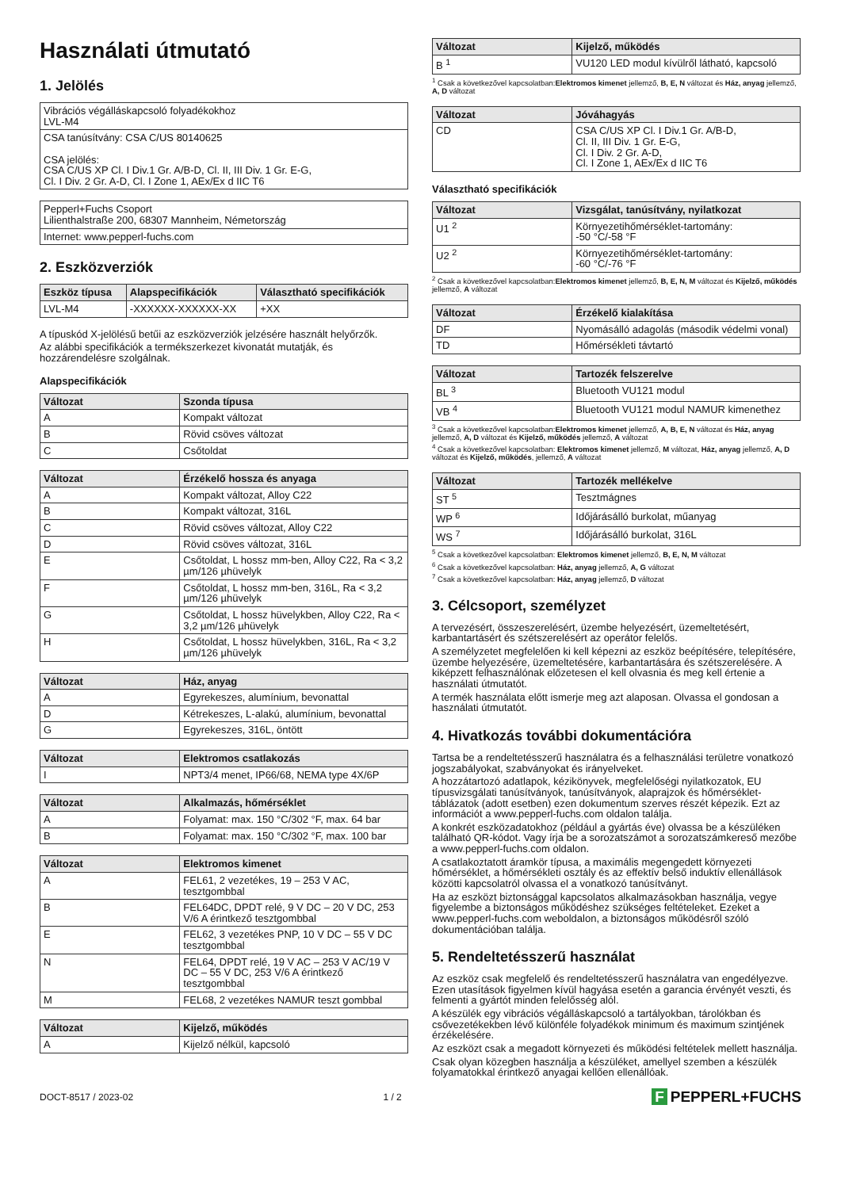Használati útmutató
1. Jelölés
| Vibrációs végálláskapcsoló folyadékokhoz LVL-M4 |
| CSA tanúsítvány: CSA C/US 80140625 CSA jelölés: CSA C/US XP Cl. I Div.1 Gr. A/B-D, Cl. II, III Div. 1 Gr. E-G, Cl. I Div. 2 Gr. A-D, Cl. I Zone 1, AEx/Ex d IIC T6 |
| Pepperl+Fuchs Csoport Lilienthalstraße 200, 68307 Mannheim, Németország |
| Internet: www.pepperl-fuchs.com |
2. Eszközverziók
| Eszköz típusa | Alapspecifikációk | Választható specifikációk |
| --- | --- | --- |
| LVL-M4 | -XXXXXX-XXXXXX-XX | +XX |
A típuskód X-jelölésű betűi az eszközverziók jelzésére használt helyőrzők.
Az alábbi specifikációk a termékszerkezet kivonatát mutatják, és hozzárendelésre szolgálnak.
Alapspecifikációk
| Változat | Szonda típusa |
| --- | --- |
| A | Kompakt változat |
| B | Rövid csöves változat |
| C | Csőtoldat |
| Változat | Érzékelő hossza és anyaga |
| --- | --- |
| A | Kompakt változat, Alloy C22 |
| B | Kompakt változat, 316L |
| C | Rövid csöves változat, Alloy C22 |
| D | Rövid csöves változat, 316L |
| E | Csőtoldat, L hossz mm-ben, Alloy C22, Ra < 3,2 µm/126 µhüvelyk |
| F | Csőtoldat, L hossz mm-ben, 316L, Ra < 3,2 µm/126 µhüvelyk |
| G | Csőtoldat, L hossz hüvelykben, Alloy C22, Ra < 3,2 µm/126 µhüvelyk |
| H | Csőtoldat, L hossz hüvelykben, 316L, Ra < 3,2 µm/126 µhüvelyk |
| Változat | Ház, anyag |
| --- | --- |
| A | Egyrekeszes, alumínium, bevonattal |
| D | Kétrekeszes, L-alakú, alumínium, bevonattal |
| G | Egyrekeszes, 316L, öntött |
| Változat | Elektromos csatlakozás |
| --- | --- |
| I | NPT3/4 menet, IP66/68, NEMA type 4X/6P |
| Változat | Alkalmazás, hőmérséklet |
| --- | --- |
| A | Folyamat: max. 150 °C/302 °F, max. 64 bar |
| B | Folyamat: max. 150 °C/302 °F, max. 100 bar |
| Változat | Elektromos kimenet |
| --- | --- |
| A | FEL61, 2 vezetékes, 19 – 253 V AC, tesztgombbal |
| B | FEL64DC, DPDT relé, 9 V DC – 20 V DC, 253 V/6 A érintkező tesztgombbal |
| E | FEL62, 3 vezetékes PNP, 10 V DC – 55 V DC tesztgombbal |
| N | FEL64, DPDT relé, 19 V AC – 253 V AC/19 V DC – 55 V DC, 253 V/6 A érintkező tesztgombbal |
| M | FEL68, 2 vezetékes NAMUR teszt gombbal |
| Változat | Kijelző, működés |
| --- | --- |
| A | Kijelző nélkül, kapcsoló |
| Változat | Kijelző, működés |
| --- | --- |
| B <sup>1</sup> | VU120 LED modul kívülről látható, kapcsoló |
<sup>1</sup> Csak a következővel kapcsolatban:Elektromos kimenet jellemző, B, E, N változat és Ház, anyag jellemző, A, D változat
| Változat | Jóváhagyás |
| --- | --- |
| CD | CSA C/US XP Cl. I Div.1 Gr. A/B-D, Cl. II, III Div. 1 Gr. E-G, Cl. I Div. 2 Gr. A-D, Cl. I Zone 1, AEx/Ex d IIC T6 |
Választható specifikációk
| Változat | Vizsgálat, tanúsítvány, nyilatkozat |
| --- | --- |
| U1 <sup>2</sup> | Környezetihőmérséklet-tartomány: -50 °C/-58 °F |
| U2 <sup>2</sup> | Környezetihőmérséklet-tartomány: -60 °C/-76 °F |
<sup>2</sup> Csak a következővel kapcsolatban:Elektromos kimenet jellemző, B, E, N, M változat és Kijelző, működés jellemző, A változat
| Változat | Érzékelő kialakítása |
| --- | --- |
| DF | Nyomásálló adagolás (második védelmi vonal) |
| TD | Hőmérsékleti távtartó |
| Változat | Tartozék felszerelve |
| --- | --- |
| BL <sup>3</sup> | Bluetooth VU121 modul |
| VB <sup>4</sup> | Bluetooth VU121 modul NAMUR kimenethez |
<sup>3</sup> Csak a következővel kapcsolatban:Elektromos kimenet jellemző, A, B, E, N változat és Ház, anyag jellemző, A, D változat és Kijelző, működés jellemző, A változat
<sup>4</sup> Csak a következővel kapcsolatban: Elektromos kimenet jellemző, M változat, Ház, anyag jellemző, A, D változat és Kijelző, működés, jellemző, A változat
| Változat | Tartozék mellékelve |
| --- | --- |
| ST <sup>5</sup> | Tesztmágnes |
| WP <sup>6</sup> | Időjárásálló burkolat, műanyag |
| WS <sup>7</sup> | Időjárásálló burkolat, 316L |
<sup>5</sup> Csak a következővel kapcsolatban: Elektromos kimenet jellemző, B, E, N, M változat
<sup>6</sup> Csak a következővel kapcsolatban: Ház, anyag jellemző, A, G változat
<sup>7</sup> Csak a következővel kapcsolatban: Ház, anyag jellemző, D változat
3. Célcsoport, személyzet
A tervezésért, összeszerelésért, üzembe helyezésért, üzemeltetésért, karbantartásért és szétszerelésért az operátor felelős.
A személyzetet megfelelően ki kell képezni az eszköz beépítésére, telepítésére, üzembe helyezésére, üzemeltetésére, karbantartására és szétszerelésére. A kiképzett felhasználónak előzetesen el kell olvasnia és meg kell értenie a használati útmutatót.
A termék használata előtt ismerje meg azt alaposan. Olvassa el gondosan a használati útmutatót.
4. Hivatkozás további dokumentációra
Tartsa be a rendeltetésszerű használatra és a felhasználási területre vonatkozó jogszabályokat, szabványokat és irányelveket.
A hozzátartozó adatlapok, kézikönyvek, megfelelőségi nyilatkozatok, EU típusvizsgálati tanúsítványok, tanúsítványok, alaprajzok és hőmérséklet-táblázatok (adott esetben) ezen dokumentum szerves részét képezik. Ezt az információt a www.pepperl-fuchs.com oldalon találja.
A konkrét eszközadatokhoz (például a gyártás éve) olvassa be a készüléken található QR-kódot. Vagy írja be a sorozatszámot a sorozatszámkereső mezőbe a www.pepperl-fuchs.com oldalon.
A csatlakoztatott áramkör típusa, a maximális megengedett környezeti hőmérséklet, a hőmérsékleti osztály és az effektív belső induktív ellenállások közötti kapcsolatról olvassa el a vonatkozó tanúsítványt.
Ha az eszközt biztonsággal kapcsolatos alkalmazásokban használja, vegye figyelembe a biztonságos működéshez szükséges feltételeket. Ezeket a www.pepperl-fuchs.com weboldalon, a biztonságos működésről szóló dokumentációban találja.
5. Rendeltetésszerű használat
Az eszköz csak megfelelő és rendeltetésszerű használatra van engedélyezve. Ezen utasítások figyelmen kívül hagyása esetén a garancia érvényét veszti, és felmenti a gyártót minden felelősség alól.
A készülék egy vibrációs végálláskapcsoló a tartályokban, tárolókban és csővezetékekben lévő különféle folyadékok minimum és maximum szintjének érzékelésére.
Az eszközt csak a megadott környezeti és működési feltételek mellett használja.
Csak olyan közegben használja a készüléket, amellyel szemben a készülék folyamatokkal érintkező anyagai kellően ellenállóak.
DOCT-8517 / 2023-02 1 / 2 F PEPPERL+FUCHS